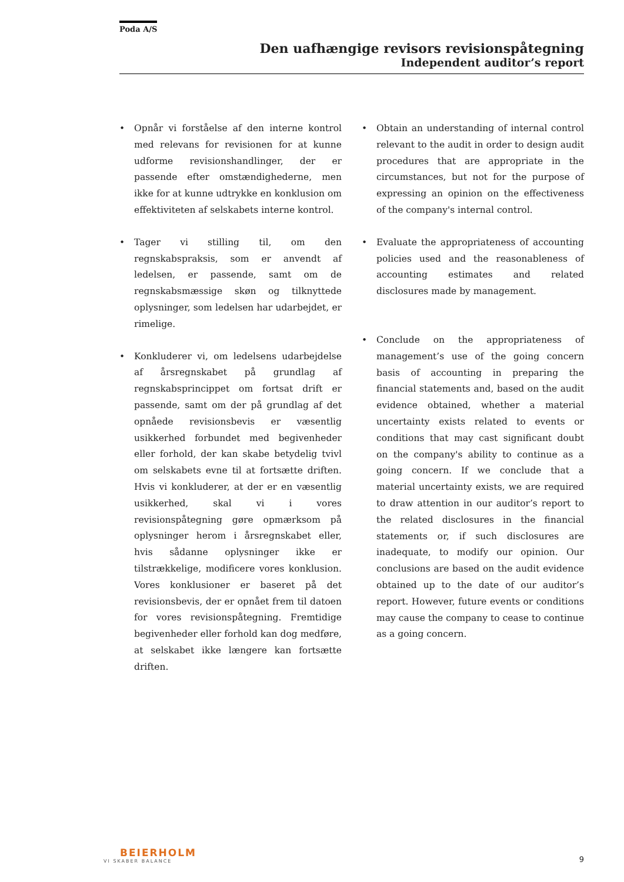Poda A/S
Den uafhængige revisors revisionspåtegning
Independent auditor’s report
• Opnår vi forståelse af den interne kontrol med relevans for revisionen for at kunne udforme revisionshandlinger, der er passende efter omstændighederne, men ikke for at kunne udtrykke en konklusion om effektiviteten af selskabets interne kontrol.
• Tager vi stilling til, om den regnskabspraksis, som er anvendt af ledelsen, er passende, samt om de regnskabsmæssige skøn og tilknyttede oplysninger, som ledelsen har udarbejdet, er rimelige.
• Konkluderer vi, om ledelsens udarbejdelse af årsregnskabet på grundlag af regnskabsprincippet om fortsat drift er passende, samt om der på grundlag af det opnåede revisionsbevis er væsentlig usikkerhed forbundet med begivenheder eller forhold, der kan skabe betydelig tvivl om selskabets evne til at fortsætte driften. Hvis vi konkluderer, at der er en væsentlig usikkerhed, skal vi i vores revisionspåtegning gøre opmærksom på oplysninger herom i årsregnskabet eller, hvis sådanne oplysninger ikke er tilstrækkelige, modificere vores konklusion. Vores konklusioner er baseret på det revisionsbevis, der er opnået frem til datoen for vores revisionspåtegning. Fremtidige begivenheder eller forhold kan dog medføre, at selskabet ikke længere kan fortsætte driften.
• Obtain an understanding of internal control relevant to the audit in order to design audit procedures that are appropriate in the circumstances, but not for the purpose of expressing an opinion on the effectiveness of the company's internal control.
• Evaluate the appropriateness of accounting policies used and the reasonableness of accounting estimates and related disclosures made by management.
• Conclude on the appropriateness of management’s use of the going concern basis of accounting in preparing the financial statements and, based on the audit evidence obtained, whether a material uncertainty exists related to events or conditions that may cast significant doubt on the company's ability to continue as a going concern. If we conclude that a material uncertainty exists, we are required to draw attention in our auditor’s report to the related disclosures in the financial statements or, if such disclosures are inadequate, to modify our opinion. Our conclusions are based on the audit evidence obtained up to the date of our auditor’s report. However, future events or conditions may cause the company to cease to continue as a going concern.
BEIERHOLM
VI SKABER BALANCE
9